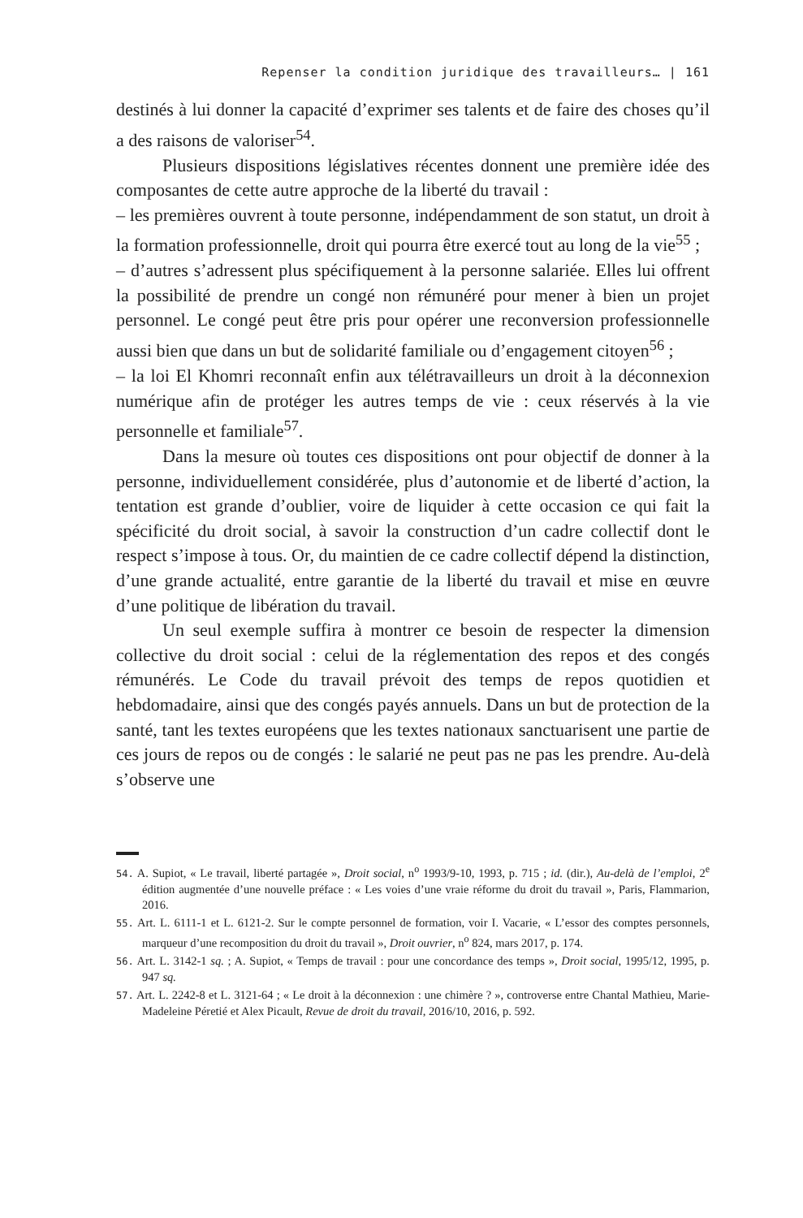Repenser la condition juridique des travailleurs… | 161
destinés à lui donner la capacité d’exprimer ses talents et de faire des choses qu’il a des raisons de valoriser<sup>54</sup>.
Plusieurs dispositions législatives récentes donnent une première idée des composantes de cette autre approche de la liberté du travail :
– les premières ouvrent à toute personne, indépendamment de son statut, un droit à la formation professionnelle, droit qui pourra être exercé tout au long de la vie<sup>55</sup> ;
– d’autres s’adressent plus spécifiquement à la personne salariée. Elles lui offrent la possibilité de prendre un congé non rémunéré pour mener à bien un projet personnel. Le congé peut être pris pour opérer une reconversion professionnelle aussi bien que dans un but de solidarité familiale ou d’engagement citoyen<sup>56</sup> ;
– la loi El Khomri reconnaît enfin aux télétravailleurs un droit à la déconnexion numérique afin de protéger les autres temps de vie : ceux réservés à la vie personnelle et familiale<sup>57</sup>.
Dans la mesure où toutes ces dispositions ont pour objectif de donner à la personne, individuellement considérée, plus d’autonomie et de liberté d’action, la tentation est grande d’oublier, voire de liquider à cette occasion ce qui fait la spécificité du droit social, à savoir la construction d’un cadre collectif dont le respect s’impose à tous. Or, du maintien de ce cadre collectif dépend la distinction, d’une grande actualité, entre garantie de la liberté du travail et mise en œuvre d’une politique de libération du travail.
Un seul exemple suffira à montrer ce besoin de respecter la dimension collective du droit social : celui de la réglementation des repos et des congés rémunérés. Le Code du travail prévoit des temps de repos quotidien et hebdomadaire, ainsi que des congés payés annuels. Dans un but de protection de la santé, tant les textes européens que les textes nationaux sanctuarisent une partie de ces jours de repos ou de congés : le salarié ne peut pas ne pas les prendre. Au-delà s’observe une
54. A. Supiot, « Le travail, liberté partagée », Droit social, n<sup>o</sup> 1993/9-10, 1993, p. 715 ; id. (dir.), Au-delà de l’emploi, 2<sup>e</sup> édition augmentée d’une nouvelle préface : « Les voies d’une vraie réforme du droit du travail », Paris, Flammarion, 2016.
55. Art. L. 6111-1 et L. 6121-2. Sur le compte personnel de formation, voir I. Vacarie, « L’essor des comptes personnels, marqueur d’une recomposition du droit du travail », Droit ouvrier, n<sup>o</sup> 824, mars 2017, p. 174.
56. Art. L. 3142-1 sq. ; A. Supiot, « Temps de travail : pour une concordance des temps », Droit social, 1995/12, 1995, p. 947 sq.
57. Art. L. 2242-8 et L. 3121-64 ; « Le droit à la déconnexion : une chimère ? », controverse entre Chantal Mathieu, Marie-Madeleine Péretié et Alex Picault, Revue de droit du travail, 2016/10, 2016, p. 592.